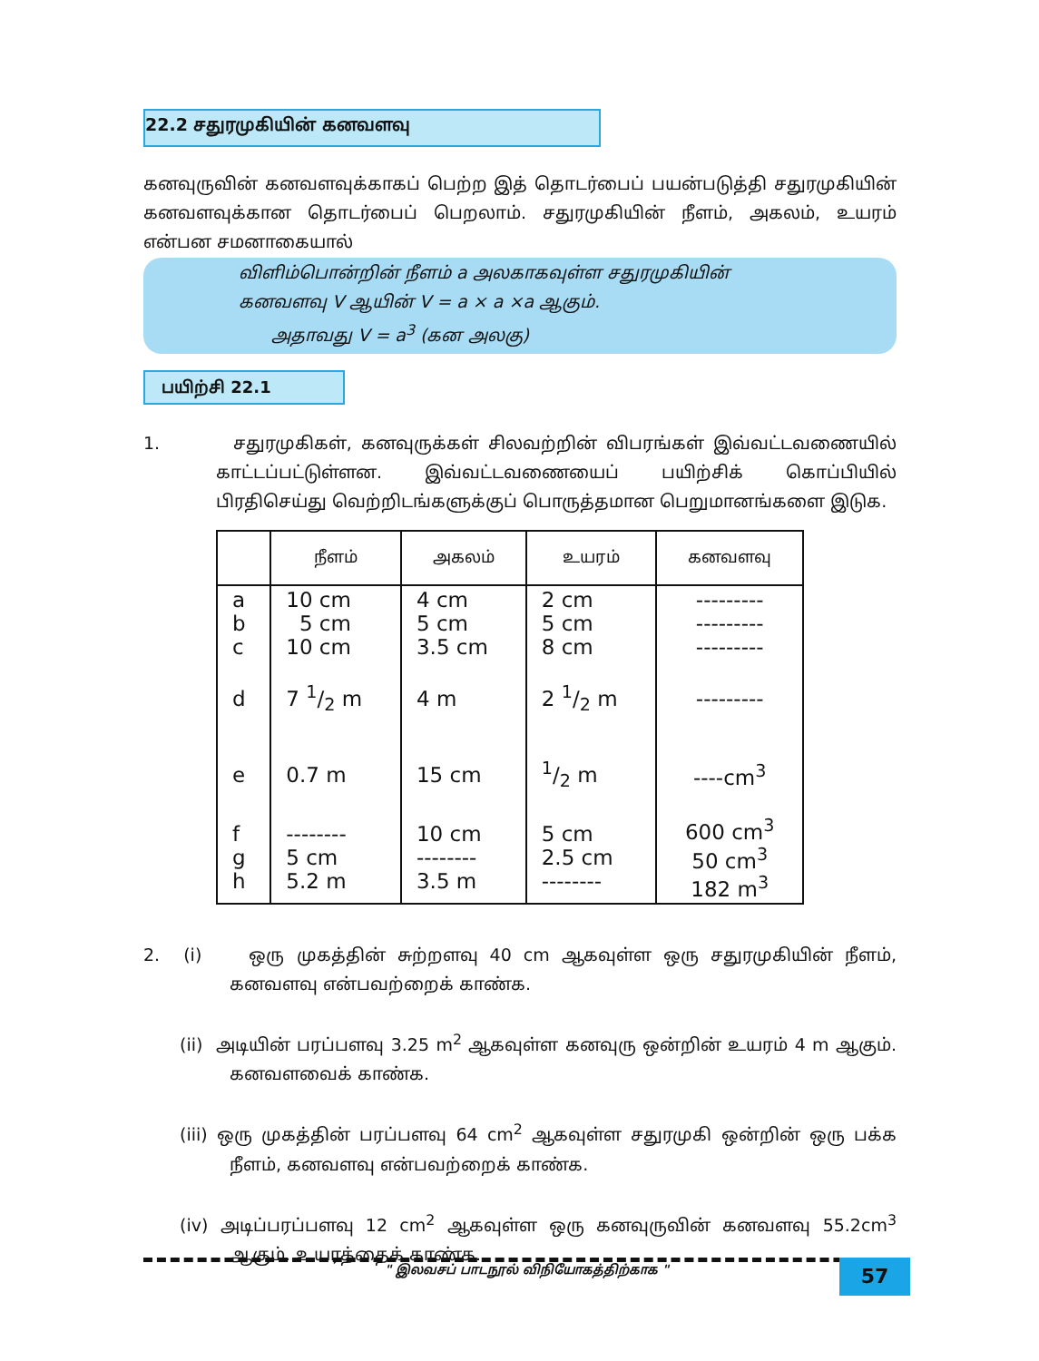22.2 சதுரமுகியின் கனவளவு
கனவுருவின் கனவளவுக்காகப் பெற்ற இத் தொடர்பைப் பயன்படுத்தி சதுரமுகியின் கனவளவுக்கான தொடர்பைப் பெறலாம். சதுரமுகியின் நீளம், அகலம், உயரம் என்பன சமனாகையால்
விளிம்பொன்றின் நீளம் a அலகாகவுள்ள சதுரமுகியின்
கனவளவு V ஆயின் V = a × a ×a ஆகும்.
அதாவது V = a<sup>3</sup> (கன அலகு)
பயிற்சி 22.1
1. சதுரமுகிகள், கனவுருக்கள் சிலவற்றின் விபரங்கள் இவ்வட்டவணையில் காட்டப்பட்டுள்ளன. இவ்வட்டவணையைப் பயிற்சிக் கொப்பியில் பிரதிசெய்து வெற்றிடங்களுக்குப் பொருத்தமான பெறுமானங்களை இடுக.
| | நீளம் | அகலம் | உயரம் | கனவளவு |
| --- | --- | --- | --- | --- |
| a b c | 10 cm 5 cm 10 cm | 4 cm 5 cm 3.5 cm | 2 cm 5 cm 8 cm | --------- --------- --------- |
| d | 7 1/2 m | 4 m | 2 1/2 m | --------- |
| e | 0.7 m | 15 cm | 1/2 m | ----cm<sup>3</sup> |
| f g h | -------- 5 cm 5.2 m | 10 cm -------- 3.5 m | 5 cm 2.5 cm -------- | 600 cm<sup>3</sup> 50 cm<sup>3</sup> 182 m<sup>3</sup> |
2. (i) ஒரு முகத்தின் சுற்றளவு 40 cm ஆகவுள்ள ஒரு சதுரமுகியின் நீளம், கனவளவு என்பவற்றைக் காண்க.
(ii) அடியின் பரப்பளவு 3.25 m<sup>2</sup> ஆகவுள்ள கனவுரு ஒன்றின் உயரம் 4 m ஆகும். கனவளவைக் காண்க.
(iii) ஒரு முகத்தின் பரப்பளவு 64 cm<sup>2</sup> ஆகவுள்ள சதுரமுகி ஒன்றின் ஒரு பக்க நீளம், கனவளவு என்பவற்றைக் காண்க.
(iv) அடிப்பரப்பளவு 12 cm<sup>2</sup> ஆகவுள்ள ஒரு கனவுருவின் கனவளவு 55.2cm<sup>3</sup> ஆகும். உயரத்தைக் காண்க.
" இலவசப் பாடநூல் விநியோகத்திற்காக "
57